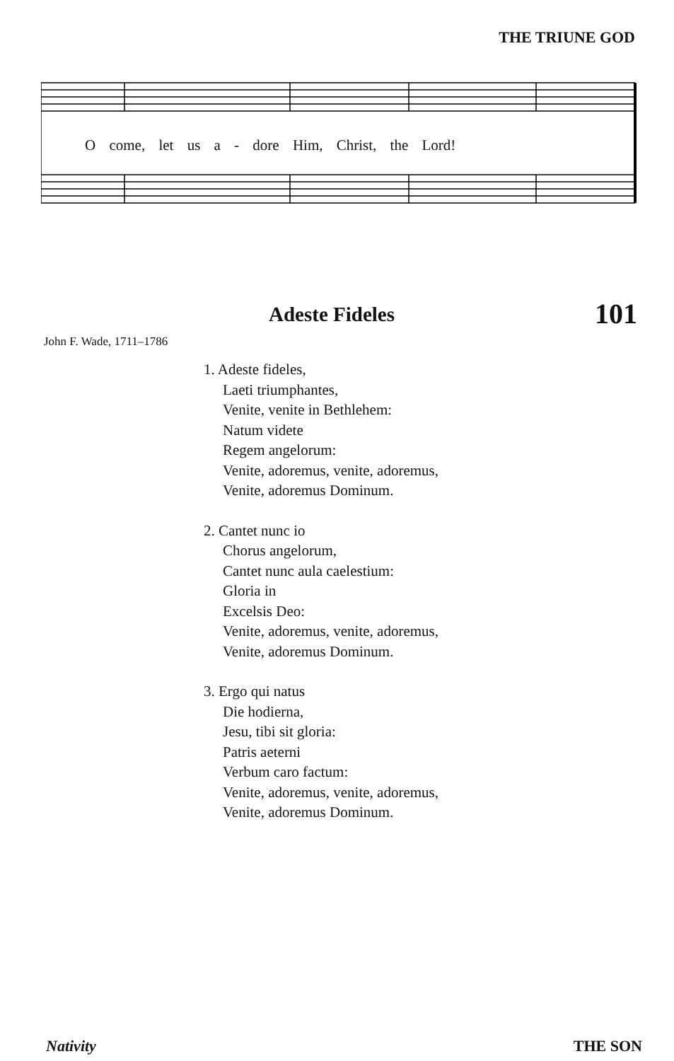THE TRIUNE GOD
O come, let us a - dore Him, Christ, the Lord!
Adeste Fideles 101
John F. Wade, 1711–1786
1. Adeste fideles,
Laeti triumphantes,
Venite, venite in Bethlehem:
Natum videte
Regem angelorum:
Venite, adoremus, venite, adoremus,
Venite, adoremus Dominum.
2. Cantet nunc io
Chorus angelorum,
Cantet nunc aula caelestium:
Gloria in
Excelsis Deo:
Venite, adoremus, venite, adoremus,
Venite, adoremus Dominum.
3. Ergo qui natus
Die hodierna,
Jesu, tibi sit gloria:
Patris aeterni
Verbum caro factum:
Venite, adoremus, venite, adoremus,
Venite, adoremus Dominum.
Nativity THE SON